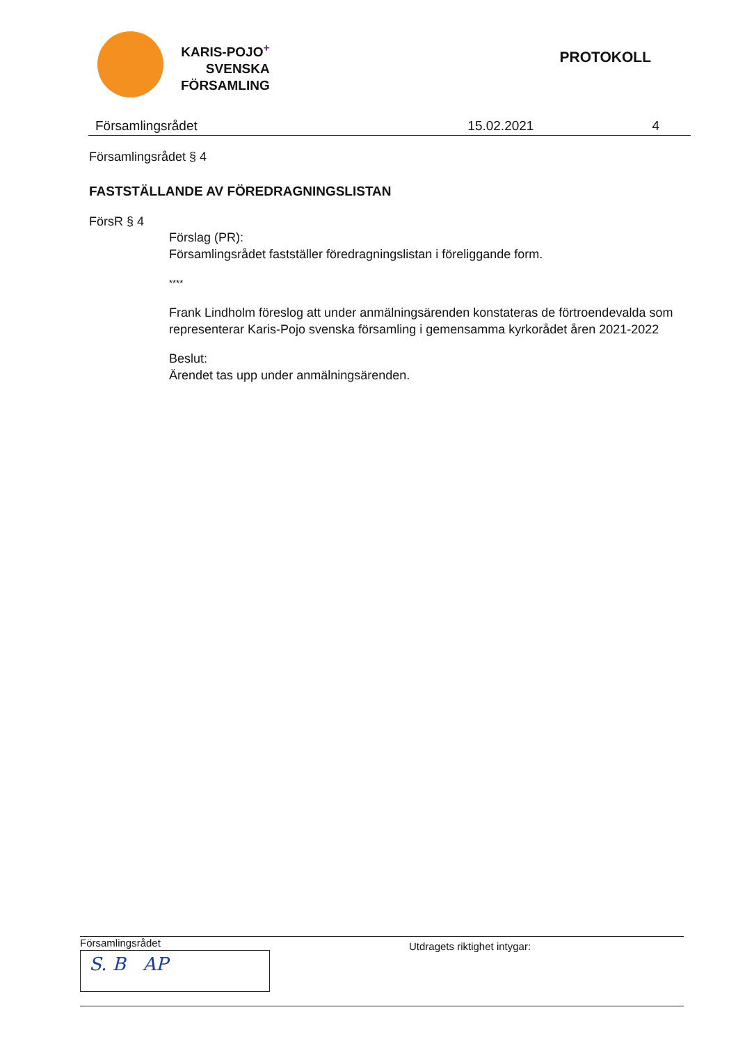KARIS-POJO<sup>+</sup>
SVENSKA
FÖRSAMLING
PROTOKOLL
Församlingsrådet 15.02.2021 4
Församlingsrådet § 4
FASTSTÄLLANDE AV FÖREDRAGNINGSLISTAN
FörsR § 4
Förslag (PR):
Församlingsrådet fastställer föredragningslistan i föreliggande form.
****
Frank Lindholm föreslog att under anmälningsärenden konstateras de förtroendevalda som representerar Karis-Pojo svenska församling i gemensamma kyrkorådet åren 2021-2022
Beslut:
Ärendet tas upp under anmälningsärenden.
Församlingsrådet
S. B AP
Utdragets riktighet intygar: